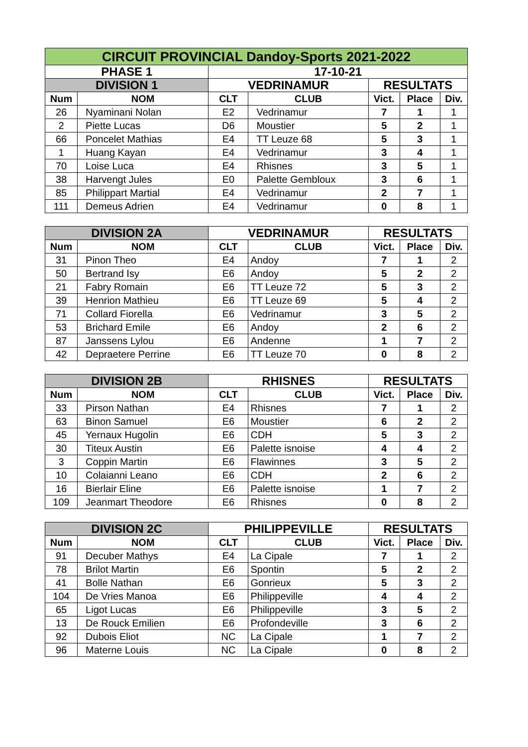| CIRCUIT PROVINCIAL Dandoy-Sports 2021-2022 | | | | | | |
| PHASE 1 | | 17-10-21 | | | | |
| DIVISION 1 | | VEDRINAMUR | | RESULTATS | | |
| Num | NOM | CLT | CLUB | Vict. | Place | Div. |
| 26 | Nyaminani Nolan | E2 | Vedrinamur | 7 | 1 | 1 |
| 2 | Piette Lucas | D6 | Moustier | 5 | 2 | 1 |
| 66 | Poncelet Mathias | E4 | TT Leuze 68 | 5 | 3 | 1 |
| 1 | Huang Kayan | E4 | Vedrinamur | 3 | 4 | 1 |
| 70 | Loise Luca | E4 | Rhisnes | 3 | 5 | 1 |
| 38 | Harvengt Jules | E0 | Palette Gembloux | 3 | 6 | 1 |
| 85 | Philippart Martial | E4 | Vedrinamur | 2 | 7 | 1 |
| 111 | Demeus Adrien | E4 | Vedrinamur | 0 | 8 | 1 |
| DIVISION 2A | | VEDRINAMUR | | RESULTATS | | |
| Num | NOM | CLT | CLUB | Vict. | Place | Div. |
| 31 | Pinon Theo | E4 | Andoy | 7 | 1 | 2 |
| 50 | Bertrand Isy | E6 | Andoy | 5 | 2 | 2 |
| 21 | Fabry Romain | E6 | TT Leuze 72 | 5 | 3 | 2 |
| 39 | Henrion Mathieu | E6 | TT Leuze 69 | 5 | 4 | 2 |
| 71 | Collard Fiorella | E6 | Vedrinamur | 3 | 5 | 2 |
| 53 | Brichard Emile | E6 | Andoy | 2 | 6 | 2 |
| 87 | Janssens Lylou | E6 | Andenne | 1 | 7 | 2 |
| 42 | Depraetere Perrine | E6 | TT Leuze 70 | 0 | 8 | 2 |
| DIVISION 2B | | RHISNES | | RESULTATS | | |
| Num | NOM | CLT | CLUB | Vict. | Place | Div. |
| 33 | Pirson Nathan | E4 | Rhisnes | 7 | 1 | 2 |
| 63 | Binon Samuel | E6 | Moustier | 6 | 2 | 2 |
| 45 | Yernaux Hugolin | E6 | CDH | 5 | 3 | 2 |
| 30 | Titeux Austin | E6 | Palette isnoise | 4 | 4 | 2 |
| 3 | Coppin Martin | E6 | Flawinnes | 3 | 5 | 2 |
| 10 | Colaianni Leano | E6 | CDH | 2 | 6 | 2 |
| 16 | Bierlair Eline | E6 | Palette isnoise | 1 | 7 | 2 |
| 109 | Jeanmart Theodore | E6 | Rhisnes | 0 | 8 | 2 |
| DIVISION 2C | | PHILIPPEVILLE | | RESULTATS | | |
| Num | NOM | CLT | CLUB | Vict. | Place | Div. |
| 91 | Decuber Mathys | E4 | La Cipale | 7 | 1 | 2 |
| 78 | Brilot Martin | E6 | Spontin | 5 | 2 | 2 |
| 41 | Bolle Nathan | E6 | Gonrieux | 5 | 3 | 2 |
| 104 | De Vries Manoa | E6 | Philippeville | 4 | 4 | 2 |
| 65 | Ligot Lucas | E6 | Philippeville | 3 | 5 | 2 |
| 13 | De Rouck Emilien | E6 | Profondeville | 3 | 6 | 2 |
| 92 | Dubois Eliot | NC | La Cipale | 1 | 7 | 2 |
| 96 | Materne Louis | NC | La Cipale | 0 | 8 | 2 |